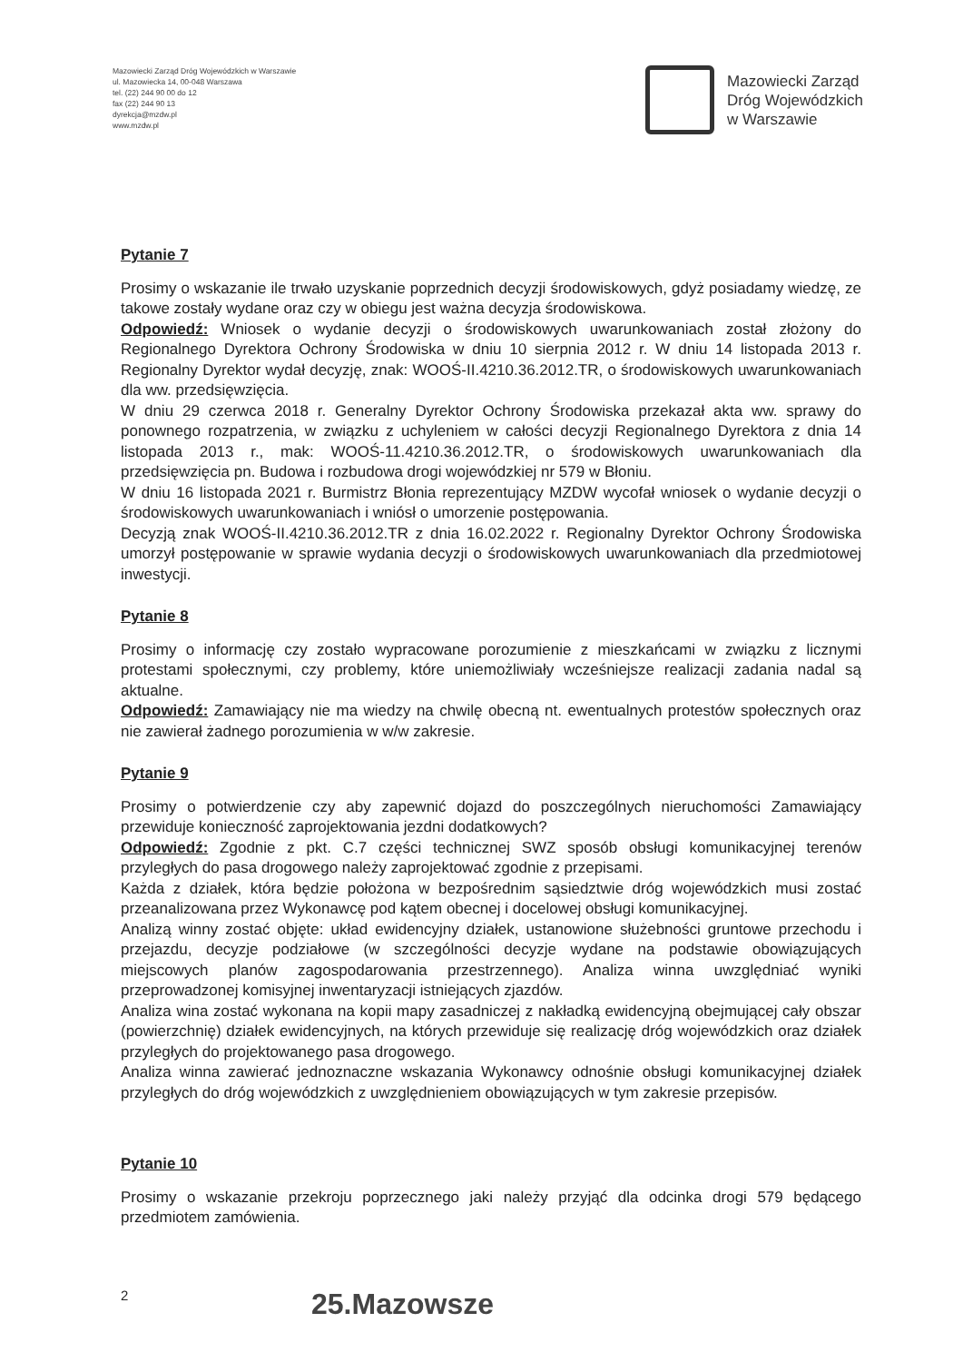Mazowiecki Zarząd Dróg Wojewódzkich w Warszawie
ul. Mazowiecka 14, 00-048 Warszawa
tel. (22) 244 90 00 do 12
fax (22) 244 90 13
dyrekcja@mzdw.pl
www.mzdw.pl
Mazowiecki Zarząd
Dróg Wojewódzkich
w Warszawie
Pytanie 7
Prosimy o wskazanie ile trwało uzyskanie poprzednich decyzji środowiskowych, gdyż posiadamy wiedzę, ze takowe zostały wydane oraz czy w obiegu jest ważna decyzja środowiskowa.
Odpowiedź: Wniosek o wydanie decyzji o środowiskowych uwarunkowaniach został złożony do Regionalnego Dyrektora Ochrony Środowiska w dniu 10 sierpnia 2012 r. W dniu 14 listopada 2013 r. Regionalny Dyrektor wydał decyzję, znak: WOOŚ-II.4210.36.2012.TR, o środowiskowych uwarunkowaniach dla ww. przedsięwzięcia.
W dniu 29 czerwca 2018 r. Generalny Dyrektor Ochrony Środowiska przekazał akta ww. sprawy do ponownego rozpatrzenia, w związku z uchyleniem w całości decyzji Regionalnego Dyrektora z dnia 14 listopada 2013 r., mak: WOOŚ-11.4210.36.2012.TR, o środowiskowych uwarunkowaniach dla przedsięwzięcia pn. Budowa i rozbudowa drogi wojewódzkiej nr 579 w Błoniu.
W dniu 16 listopada 2021 r. Burmistrz Błonia reprezentujący MZDW wycofał wniosek o wydanie decyzji o środowiskowych uwarunkowaniach i wniósł o umorzenie postępowania.
Decyzją znak WOOŚ-II.4210.36.2012.TR z dnia 16.02.2022 r. Regionalny Dyrektor Ochrony Środowiska umorzył postępowanie w sprawie wydania decyzji o środowiskowych uwarunkowaniach dla przedmiotowej inwestycji.
Pytanie 8
Prosimy o informację czy zostało wypracowane porozumienie z mieszkańcami w związku z licznymi protestami społecznymi, czy problemy, które uniemożliwiały wcześniejsze realizacji zadania nadal są aktualne.
Odpowiedź: Zamawiający nie ma wiedzy na chwilę obecną nt. ewentualnych protestów społecznych oraz nie zawierał żadnego porozumienia w w/w zakresie.
Pytanie 9
Prosimy o potwierdzenie czy aby zapewnić dojazd do poszczególnych nieruchomości Zamawiający przewiduje konieczność zaprojektowania jezdni dodatkowych?
Odpowiedź: Zgodnie z pkt. C.7 części technicznej SWZ sposób obsługi komunikacyjnej terenów przyległych do pasa drogowego należy zaprojektować zgodnie z przepisami.
Każda z działek, która będzie położona w bezpośrednim sąsiedztwie dróg wojewódzkich musi zostać przeanalizowana przez Wykonawcę pod kątem obecnej i docelowej obsługi komunikacyjnej.
Analizą winny zostać objęte: układ ewidencyjny działek, ustanowione służebności gruntowe przechodu i przejazdu, decyzje podziałowe (w szczególności decyzje wydane na podstawie obowiązujących miejscowych planów zagospodarowania przestrzennego). Analiza winna uwzględniać wyniki przeprowadzonej komisyjnej inwentaryzacji istniejących zjazdów.
Analiza wina zostać wykonana na kopii mapy zasadniczej z nakładką ewidencyjną obejmującej cały obszar (powierzchnię) działek ewidencyjnych, na których przewiduje się realizację dróg wojewódzkich oraz działek przyległych do projektowanego pasa drogowego.
Analiza winna zawierać jednoznaczne wskazania Wykonawcy odnośnie obsługi komunikacyjnej działek przyległych do dróg wojewódzkich z uwzględnieniem obowiązujących w tym zakresie przepisów.
Pytanie 10
Prosimy o wskazanie przekroju poprzecznego jaki należy przyjąć dla odcinka drogi 579 będącego przedmiotem zamówienia.
2
25.Mazowsze